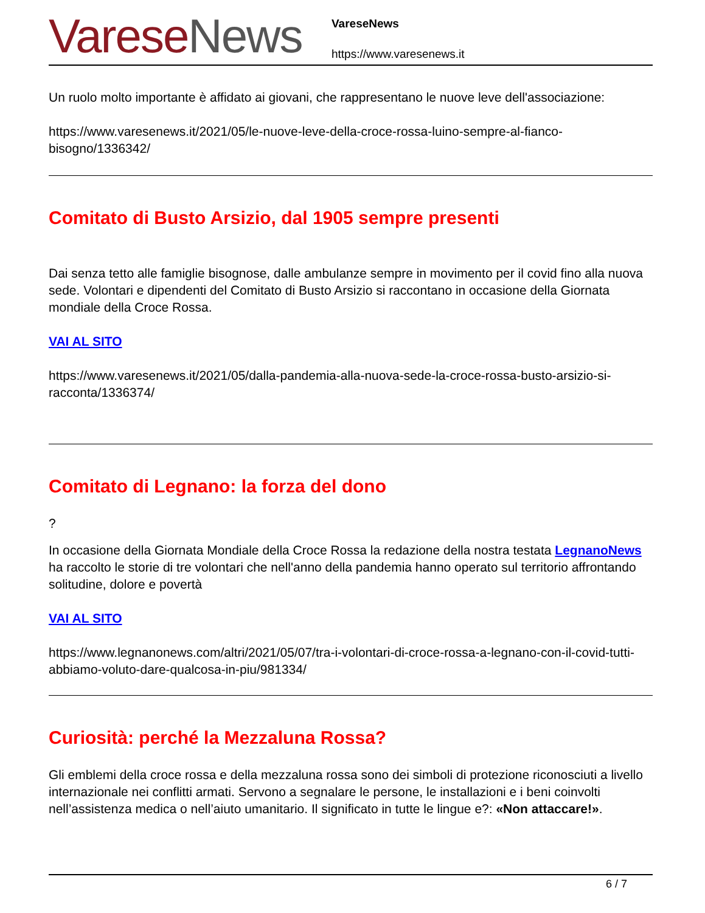Varese News
VareseNews
https://www.varesenews.it
Un ruolo molto importante è affidato ai giovani, che rappresentano le nuove leve dell'associazione:
https://www.varesenews.it/2021/05/le-nuove-leve-della-croce-rossa-luino-sempre-al-fianco-bisogno/1336342/
Comitato di Busto Arsizio, dal 1905 sempre presenti
Dai senza tetto alle famiglie bisognose, dalle ambulanze sempre in movimento per il covid fino alla nuova sede. Volontari e dipendenti del Comitato di Busto Arsizio si raccontano in occasione della Giornata mondiale della Croce Rossa.
VAI AL SITO
https://www.varesenews.it/2021/05/dalla-pandemia-alla-nuova-sede-la-croce-rossa-busto-arsizio-si-racconta/1336374/
Comitato di Legnano: la forza del dono
?
In occasione della Giornata Mondiale della Croce Rossa la redazione della nostra testata LegnanoNews ha raccolto le storie di tre volontari che nell'anno della pandemia hanno operato sul territorio affrontando solitudine, dolore e povertà
VAI AL SITO
https://www.legnanonews.com/altri/2021/05/07/tra-i-volontari-di-croce-rossa-a-legnano-con-il-covid-tutti-abbiamo-voluto-dare-qualcosa-in-piu/981334/
Curiosità: perché la Mezzaluna Rossa?
Gli emblemi della croce rossa e della mezzaluna rossa sono dei simboli di protezione riconosciuti a livello internazionale nei conflitti armati. Servono a segnalare le persone, le installazioni e i beni coinvolti nell’assistenza medica o nell’aiuto umanitario. Il significato in tutte le lingue e?: «Non attaccare!».
6 / 7